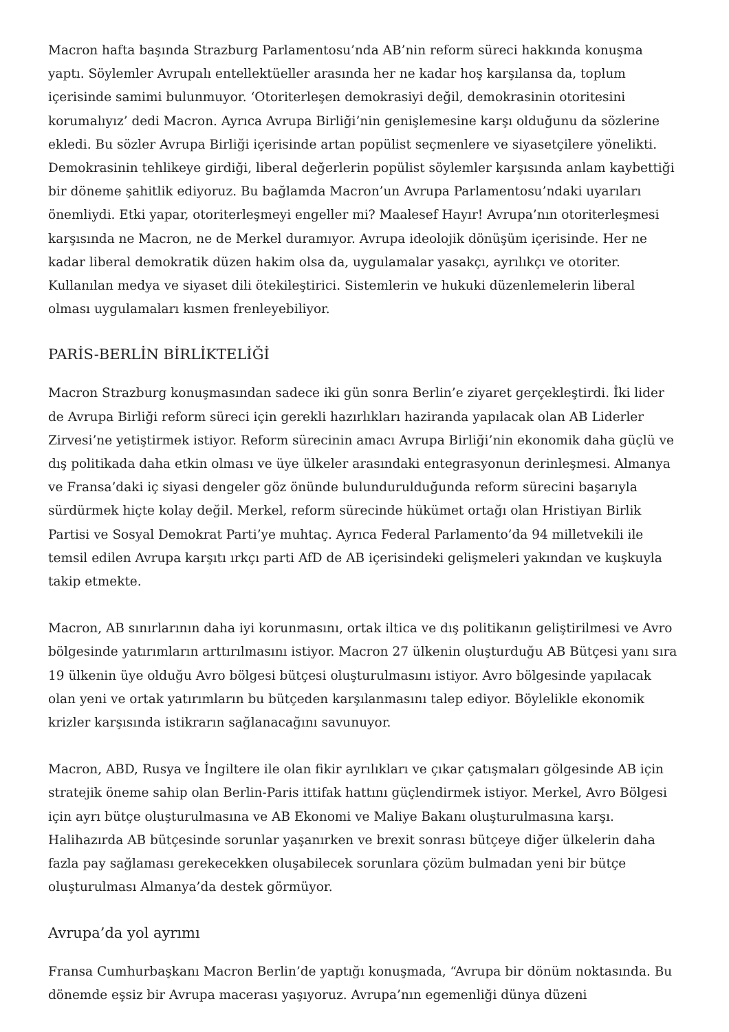Macron hafta başında Strazburg Parlamentosu’nda AB’nin reform süreci hakkında konuşma yaptı. Söylemler Avrupalı entellektüeller arasında her ne kadar hoş karşılansa da, toplum içerisinde samimi bulunmuyor. ‘Otoriterleşen demokrasiyi değil, demokrasinin otoritesini korumalıyız’ dedi Macron. Ayrıca Avrupa Birliği’nin genişlemesine karşı olduğunu da sözlerine ekledi. Bu sözler Avrupa Birliği içerisinde artan popülist seçmenlere ve siyasetçilere yönelikti. Demokrasinin tehlikeye girdiği, liberal değerlerin popülist söylemler karşısında anlam kaybettiği bir döneme şahitlik ediyoruz. Bu bağlamda Macron’un Avrupa Parlamentosu’ndaki uyarıları önemliydi. Etki yapar, otoriterleşmeyi engeller mi? Maalesef Hayır! Avrupa’nın otoriterleşmesi karşısında ne Macron, ne de Merkel duramıyor. Avrupa ideolojik dönüşüm içerisinde. Her ne kadar liberal demokratik düzen hakim olsa da, uygulamalar yasakçı, ayrılıkçı ve otoriter. Kullanılan medya ve siyaset dili ötekileştirici. Sistemlerin ve hukuki düzenlemelerin liberal olması uygulamaları kısmen frenleyebiliyor.
PARİS-BERLİN BİRLİKTELİĞİ
Macron Strazburg konuşmasından sadece iki gün sonra Berlin’e ziyaret gerçekleştirdi. İki lider de Avrupa Birliği reform süreci için gerekli hazırlıkları haziranda yapılacak olan AB Liderler Zirvesi’ne yetiştirmek istiyor. Reform sürecinin amacı Avrupa Birliği’nin ekonomik daha güçlü ve dış politikada daha etkin olması ve üye ülkeler arasındaki entegrasyonun derinleşmesi. Almanya ve Fransa’daki iç siyasi dengeler göz önünde bulundurulduğunda reform sürecini başarıyla sürdürmek hiçte kolay değil. Merkel, reform sürecinde hükümet ortağı olan Hristiyan Birlik Partisi ve Sosyal Demokrat Parti’ye muhtaç. Ayrıca Federal Parlamento’da 94 milletvekili ile temsil edilen Avrupa karşıtı ırkçı parti AfD de AB içerisindeki gelişmeleri yakından ve kuşkuyla takip etmekte.
Macron, AB sınırlarının daha iyi korunmasını, ortak iltica ve dış politikanın geliştirilmesi ve Avro bölgesinde yatırımların arttırılmasını istiyor. Macron 27 ülkenin oluşturduğu AB Bütçesi yanı sıra 19 ülkenin üye olduğu Avro bölgesi bütçesi oluşturulmasını istiyor. Avro bölgesinde yapılacak olan yeni ve ortak yatırımların bu bütçeden karşılanmasını talep ediyor. Böylelikle ekonomik krizler karşısında istikrarın sağlanacağını savunuyor.
Macron, ABD, Rusya ve İngiltere ile olan fikir ayrılıkları ve çıkar çatışmaları gölgesinde AB için stratejik öneme sahip olan Berlin-Paris ittifak hattını güçlendirmek istiyor. Merkel, Avro Bölgesi için ayrı bütçe oluşturulmasına ve AB Ekonomi ve Maliye Bakanı oluşturulmasına karşı. Halihazırda AB bütçesinde sorunlar yaşanırken ve brexit sonrası bütçeye diğer ülkelerin daha fazla pay sağlaması gerekecekken oluşabilecek sorunlara çözüm bulmadan yeni bir bütçe oluşturulması Almanya’da destek görmüyor.
Avrupa’da yol ayrımı
Fransa Cumhurbaşkanı Macron Berlin’de yaptığı konuşmada, “Avrupa bir dönüm noktasında. Bu dönemde eşsiz bir Avrupa macerası yaşıyoruz. Avrupa’nın egemenliği dünya düzeni